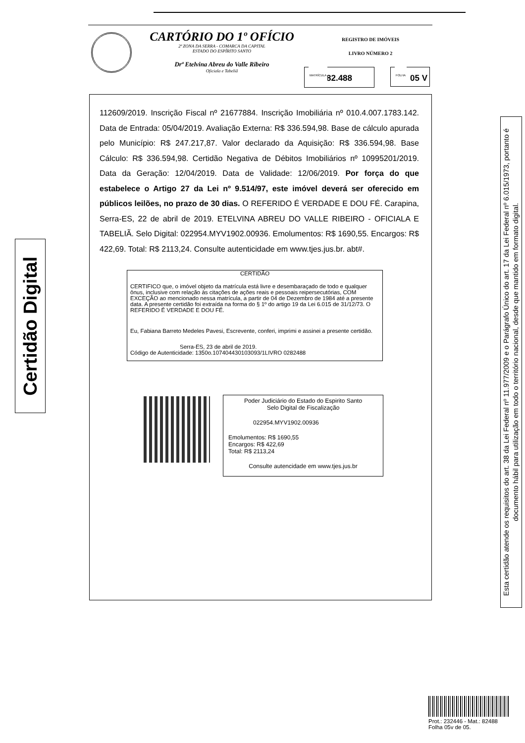CARTÓRIO DO 1º OFÍCIO
2ª ZONA DA SERRA - COMARCA DA CAPITAL
ESTADO DO ESPÍRITO SANTO
Drª Etelvina Abreu do Valle Ribeiro
Oficiala e Tabeliã
REGISTRO DE IMÓVEIS
LIVRO NÚMERO 2
MATRÍCULA
82.488
FOLHA
05 V
112609/2019. Inscrição Fiscal nº 21677884. Inscrição Imobiliária nº 010.4.007.1783.142. Data de Entrada: 05/04/2019. Avaliação Externa: R$ 336.594,98. Base de cálculo apurada pelo Município: R$ 247.217,87. Valor declarado da Aquisição: R$ 336.594,98. Base Cálculo: R$ 336.594,98. Certidão Negativa de Débitos Imobiliários nº 10995201/2019. Data da Geração: 12/04/2019. Data de Validade: 12/06/2019. Por força do que estabelece o Artigo 27 da Lei nº 9.514/97, este imóvel deverá ser oferecido em públicos leilões, no prazo de 30 dias. O REFERIDO É VERDADE E DOU FÉ. Carapina, Serra-ES, 22 de abril de 2019. ETELVINA ABREU DO VALLE RIBEIRO - OFICIALA E TABELIÃ. Selo Digital: 022954.MYV1902.00936. Emolumentos: R$ 1690,55. Encargos: R$ 422,69. Total: R$ 2113,24. Consulte autenticidade em www.tjes.jus.br. abt#.
CERTIDÃO
CERTIFICO que, o imóvel objeto da matrícula está livre e desembaraçado de todo e qualquer ônus, inclusive com relação às citações de ações reais e pessoais reipersecutórias, COM EXCEÇÃO ao mencionado nessa matrícula, a partir de 04 de Dezembro de 1984 até a presente data. A presente certidão foi extraída na forma do § 1º do artigo 19 da Lei 6.015 de 31/12/73. O REFERIDO É VERDADE E DOU FÉ.
Eu, Fabiana Barreto Medeles Pavesi, Escrevente, conferi, imprimi e assinei a presente certidão.
Serra-ES, 23 de abril de 2019.
Código de Autenticidade: 1350o.107404430103093/1LIVRO 0282488
Poder Judiciário do Estado do Espirito Santo
Selo Digital de Fiscalização
022954.MYV1902.00936
Emolumentos: R$ 1690,55
Encargos: R$ 422,69
Total: R$ 2113,24
Consulte autencidade em www.tjes.jus.br
Certidão Digital
Esta certidão atende os requisitos do art. 38 da Lei Federal nº 11.977/2009 e o Parágrafo Único do art. 17 da Lei Federal nº 6.015/1973, portanto é documento hábil para utilização em todo o território nacional, desde que mantido em formato digital.
Prot.: 232446 - Mat.: 82488
Folha 05v de 05.